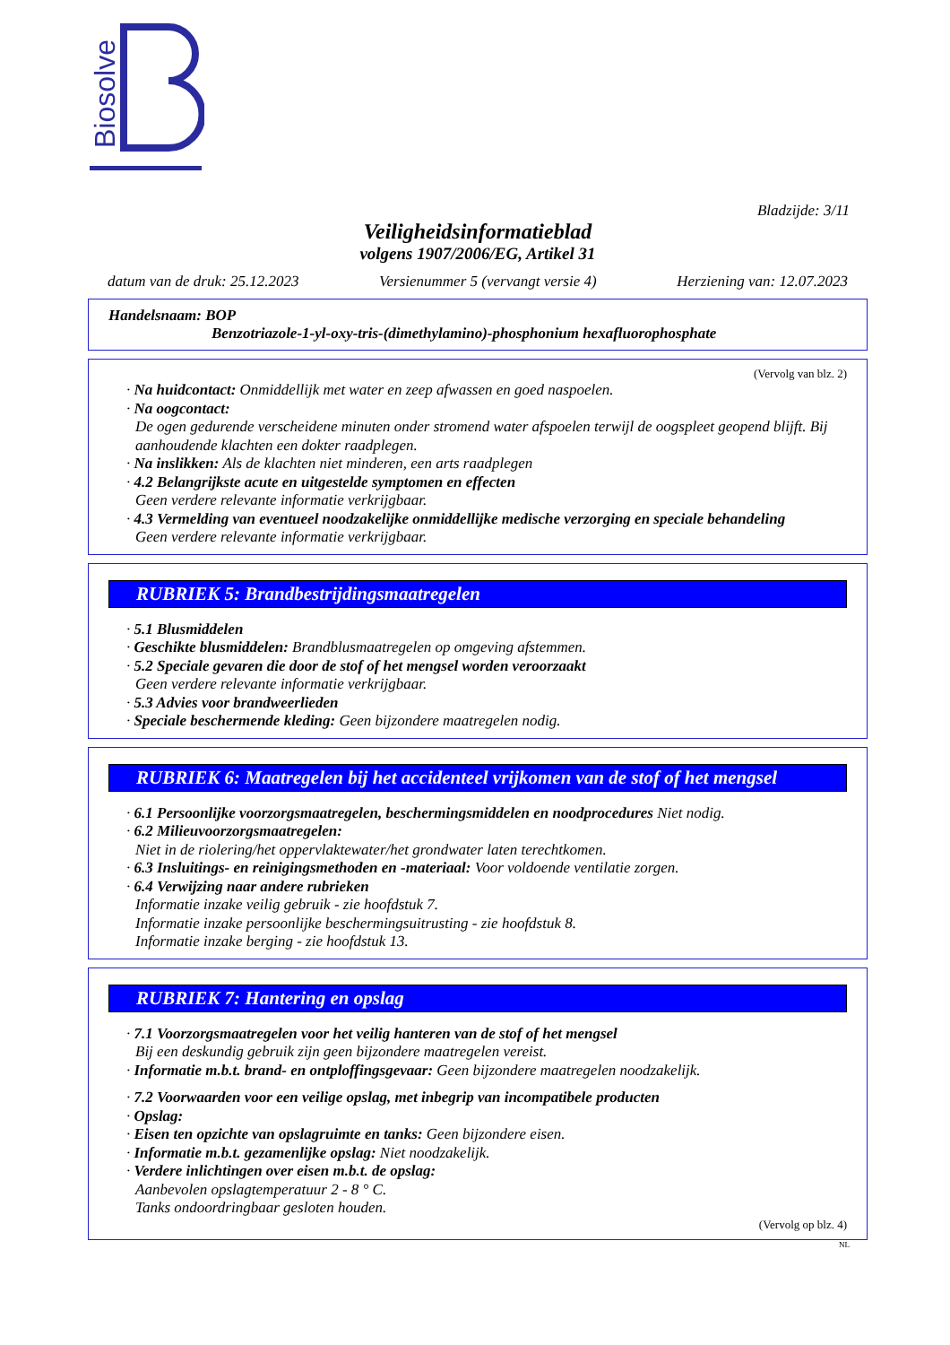Biosolve
Bladzijde: 3/11
Veiligheidsinformatieblad
volgens 1907/2006/EG, Artikel 31
datum van de druk: 25.12.2023 Versienummer 5 (vervangt versie 4) Herziening van: 12.07.2023
Handelsnaam: BOP
Benzotriazole-1-yl-oxy-tris-(dimethylamino)-phosphonium hexafluorophosphate
(Vervolg van blz. 2)
· Na huidcontact: Onmiddellijk met water en zeep afwassen en goed naspoelen.
· Na oogcontact:
De ogen gedurende verscheidene minuten onder stromend water afspoelen terwijl de oogspleet geopend blijft. Bij aanhoudende klachten een dokter raadplegen.
· Na inslikken: Als de klachten niet minderen, een arts raadplegen
· 4.2 Belangrijkste acute en uitgestelde symptomen en effecten
Geen verdere relevante informatie verkrijgbaar.
· 4.3 Vermelding van eventueel noodzakelijke onmiddellijke medische verzorging en speciale behandeling
Geen verdere relevante informatie verkrijgbaar.
RUBRIEK 5: Brandbestrijdingsmaatregelen
· 5.1 Blusmiddelen
· Geschikte blusmiddelen: Brandblusmaatregelen op omgeving afstemmen.
· 5.2 Speciale gevaren die door de stof of het mengsel worden veroorzaakt
Geen verdere relevante informatie verkrijgbaar.
· 5.3 Advies voor brandweerlieden
· Speciale beschermende kleding: Geen bijzondere maatregelen nodig.
RUBRIEK 6: Maatregelen bij het accidenteel vrijkomen van de stof of het mengsel
· 6.1 Persoonlijke voorzorgsmaatregelen, beschermingsmiddelen en noodprocedures Niet nodig.
· 6.2 Milieuvoorzorgsmaatregelen:
Niet in de riolering/het oppervlaktewater/het grondwater laten terechtkomen.
· 6.3 Insluitings- en reinigingsmethoden en -materiaal: Voor voldoende ventilatie zorgen.
· 6.4 Verwijzing naar andere rubrieken
Informatie inzake veilig gebruik - zie hoofdstuk 7.
Informatie inzake persoonlijke beschermingsuitrusting - zie hoofdstuk 8.
Informatie inzake berging - zie hoofdstuk 13.
RUBRIEK 7: Hantering en opslag
· 7.1 Voorzorgsmaatregelen voor het veilig hanteren van de stof of het mengsel
Bij een deskundig gebruik zijn geen bijzondere maatregelen vereist.
· Informatie m.b.t. brand- en ontploffingsgevaar: Geen bijzondere maatregelen noodzakelijk.
· 7.2 Voorwaarden voor een veilige opslag, met inbegrip van incompatibele producten
· Opslag:
· Eisen ten opzichte van opslagruimte en tanks: Geen bijzondere eisen.
· Informatie m.b.t. gezamenlijke opslag: Niet noodzakelijk.
· Verdere inlichtingen over eisen m.b.t. de opslag:
Aanbevolen opslagtemperatuur 2 - 8 ° C.
Tanks ondoordringbaar gesloten houden.
(Vervolg op blz. 4)
NL